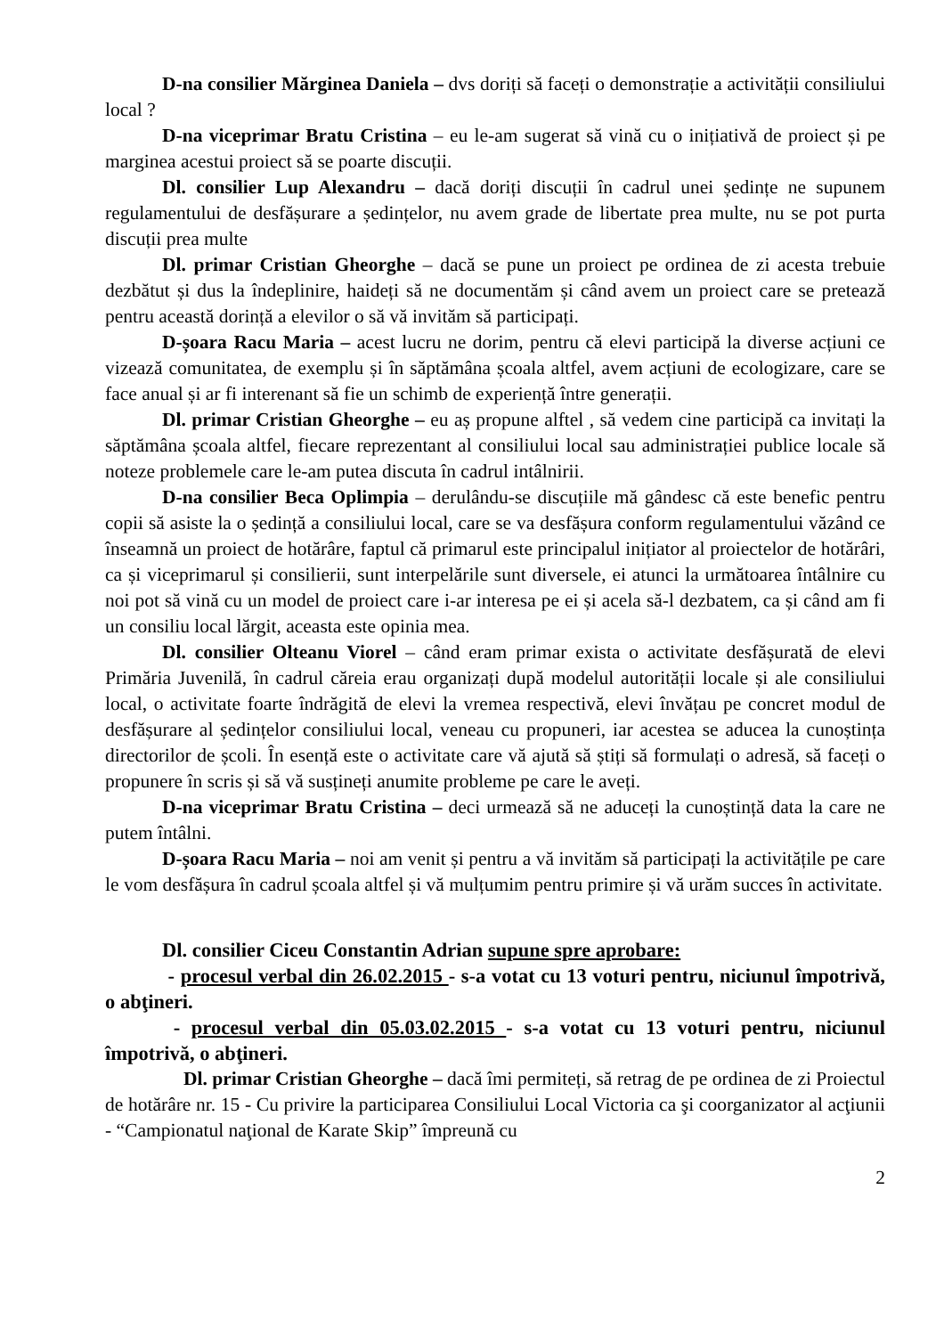D-na consilier Mărginea Daniela – dvs doriți să faceți o demonstrație a activității consiliului local ?
D-na viceprimar Bratu Cristina – eu le-am sugerat să vină cu o inițiativă de proiect și pe marginea acestui proiect să se poarte discuții.
Dl. consilier Lup Alexandru – dacă doriți discuții în cadrul unei ședințe ne supunem regulamentului de desfășurare a ședințelor, nu avem grade de libertate prea multe, nu se pot purta discuții prea multe
Dl. primar Cristian Gheorghe – dacă se pune un proiect pe ordinea de zi acesta trebuie dezbătut și dus la îndeplinire, haideți să ne documentăm și când avem un proiect care se pretează pentru această dorință a elevilor o să vă invităm să participați.
D-șoara Racu Maria – acest lucru ne dorim, pentru că elevi participă la diverse acțiuni ce vizează comunitatea, de exemplu și în săptămâna școala altfel, avem acțiuni de ecologizare, care se face anual și ar fi interenant să fie un schimb de experiență între generații.
Dl. primar Cristian Gheorghe – eu aș propune alftel , să vedem cine participă ca invitați la săptămâna școala altfel, fiecare reprezentant al consiliului local sau administrației publice locale să noteze problemele care le-am putea discuta în cadrul intâlnirii.
D-na consilier Beca Oplimpia – derulându-se discuțiile mă gândesc că este benefic pentru copii să asiste la o ședință a consiliului local, care se va desfășura conform regulamentului văzând ce înseamnă un proiect de hotărâre, faptul că primarul este principalul inițiator al proiectelor de hotărâri, ca și viceprimarul și consilierii, sunt interpelările sunt diversele, ei atunci la următoarea întâlnire cu noi pot să vină cu un model de proiect care i-ar interesa pe ei și acela să-l dezbatem, ca și când am fi un consiliu local lărgit, aceasta este opinia mea.
Dl. consilier Olteanu Viorel – când eram primar exista o activitate desfășurată de elevi Primăria Juvenilă, în cadrul căreia erau organizați după modelul autorității locale și ale consiliului local, o activitate foarte îndrăgită de elevi la vremea respectivă, elevi învățau pe concret modul de desfășurare al ședințelor consiliului local, veneau cu propuneri, iar acestea se aducea la cunoștința directorilor de școli. În esență este o activitate care vă ajută să știți să formulați o adresă, să faceți o propunere în scris și să vă susțineți anumite probleme pe care le aveți.
D-na viceprimar Bratu Cristina – deci urmează să ne aduceți la cunoștință data la care ne putem întâlni.
D-șoara Racu Maria – noi am venit și pentru a vă invităm să participați la activitățile pe care le vom desfășura în cadrul școala altfel și vă mulțumim pentru primire și vă urăm succes în activitate.
Dl. consilier Ciceu Constantin Adrian supune spre aprobare:
- procesul verbal din 26.02.2015 - s-a votat cu 13 voturi pentru, niciunul împotrivă, o abţineri.
- procesul verbal din 05.03.02.2015 - s-a votat cu 13 voturi pentru, niciunul împotrivă, o abţineri.
Dl. primar Cristian Gheorghe – dacă îmi permiteți, să retrag de pe ordinea de zi Proiectul de hotărâre nr. 15 - Cu privire la participarea Consiliului Local Victoria ca şi coorganizator al acţiunii - “Campionatul naţional de Karate Skip” împreună cu
2